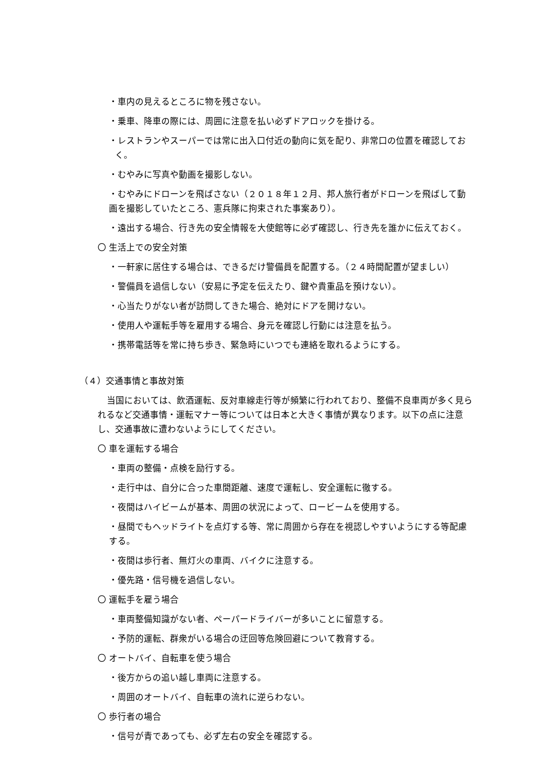・車内の見えるところに物を残さない。
・乗車、降車の際には、周囲に注意を払い必ずドアロックを掛ける。
・レストランやスーパーでは常に出入口付近の動向に気を配り、非常口の位置を確認しておく。
・むやみに写真や動画を撮影しない。
・むやみにドローンを飛ばさない（２０１８年１２月、邦人旅行者がドローンを飛ばして動画を撮影していたところ、憲兵隊に拘束された事案あり）。
・遠出する場合、行き先の安全情報を大使館等に必ず確認し、行き先を誰かに伝えておく。
〇 生活上での安全対策
・一軒家に居住する場合は、できるだけ警備員を配置する。（２４時間配置が望ましい）
・警備員を過信しない（安易に予定を伝えたり、鍵や貴重品を預けない）。
・心当たりがない者が訪問してきた場合、絶対にドアを開けない。
・使用人や運転手等を雇用する場合、身元を確認し行動には注意を払う。
・携帯電話等を常に持ち歩き、緊急時にいつでも連絡を取れるようにする。
（４）交通事情と事故対策
当国においては、飲酒運転、反対車線走行等が頻繁に行われており、整備不良車両が多く見られるなど交通事情・運転マナー等については日本と大きく事情が異なります。以下の点に注意し、交通事故に遭わないようにしてください。
〇 車を運転する場合
・車両の整備・点検を励行する。
・走行中は、自分に合った車間距離、速度で運転し、安全運転に徹する。
・夜間はハイビームが基本、周囲の状況によって、ロービームを使用する。
・昼間でもヘッドライトを点灯する等、常に周囲から存在を視認しやすいようにする等配慮する。
・夜間は歩行者、無灯火の車両、バイクに注意する。
・優先路・信号機を過信しない。
〇 運転手を雇う場合
・車両整備知識がない者、ペーパードライバーが多いことに留意する。
・予防的運転、群衆がいる場合の迂回等危険回避について教育する。
〇 オートバイ、自転車を使う場合
・後方からの追い越し車両に注意する。
・周囲のオートバイ、自転車の流れに逆らわない。
〇 歩行者の場合
・信号が青であっても、必ず左右の安全を確認する。